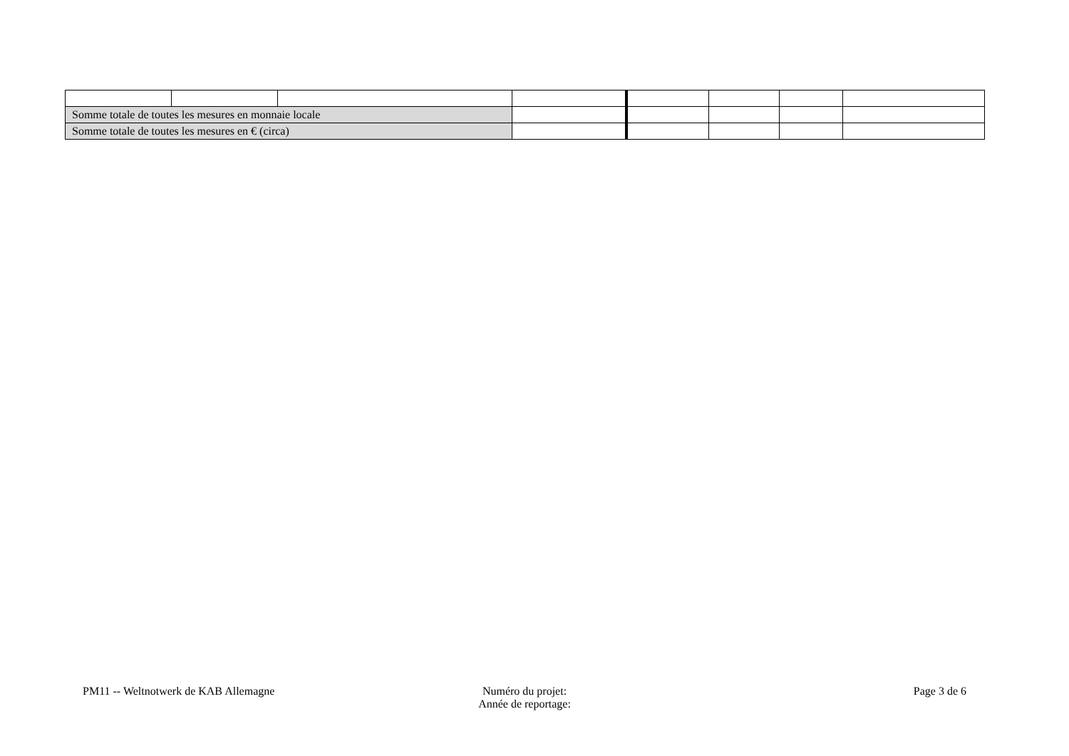| Somme totale de toutes les mesures en monnaie locale | | | | | | | |
| Somme totale de toutes les mesures en € (circa) | | | | | | | |
PM11 -- Weltnotwerk de KAB Allemagne
Numéro du projet:
Année de reportage:
Page 3 de 6